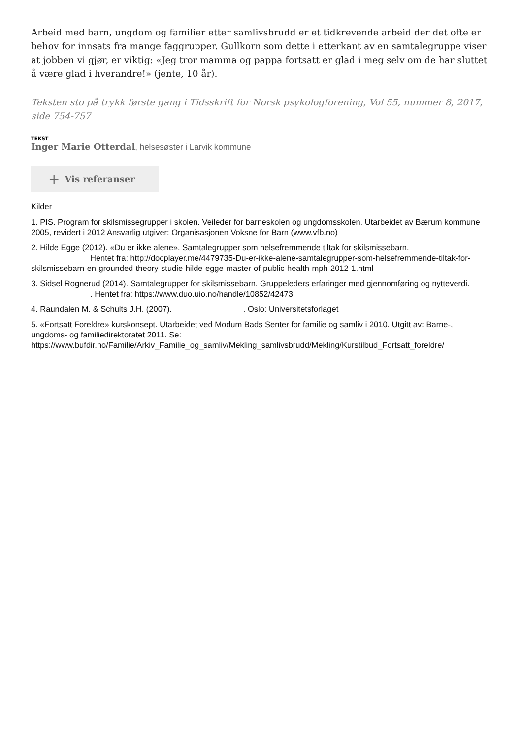Arbeid med barn, ungdom og familier etter samlivsbrudd er et tidkrevende arbeid der det ofte er behov for innsats fra mange faggrupper. Gullkorn som dette i etterkant av en samtalegruppe viser at jobben vi gjør, er viktig: «Jeg tror mamma og pappa fortsatt er glad i meg selv om de har sluttet å være glad i hverandre!» (jente, 10 år).
Teksten sto på trykk første gang i Tidsskrift for Norsk psykologforening, Vol 55, nummer 8, 2017, side 754-757
TEKST
Inger Marie Otterdal, helsesøster i Larvik kommune
+ Vis referanser
Kilder
1. PIS. Program for skilsmissegrupper i skolen. Veileder for barneskolen og ungdomsskolen. Utarbeidet av Bærum kommune 2005, revidert i 2012 Ansvarlig utgiver: Organisasjonen Voksne for Barn (www.vfb.no)
2. Hilde Egge (2012). «Du er ikke alene». Samtalegrupper som helsefremmende tiltak for skilsmissebarn. Hentet fra: http://docplayer.me/4479735-Du-er-ikke-alene-samtalegrupper-som-helsefremmende-tiltak-for-skilsmissebarn-en-grounded-theory-studie-hilde-egge-master-of-public-health-mph-2012-1.html
3. Sidsel Rognerud (2014). Samtalegrupper for skilsmissebarn. Gruppeleders erfaringer med gjennomføring og nytteverdi. . Hentet fra: https://www.duo.uio.no/handle/10852/42473
4. Raundalen M. & Schults J.H. (2007). . Oslo: Universitetsforlaget
5. «Fortsatt Foreldre» kurskonsept. Utarbeidet ved Modum Bads Senter for familie og samliv i 2010. Utgitt av: Barne-, ungdoms- og familiedirektoratet 2011. Se: https://www.bufdir.no/Familie/Arkiv_Familie_og_samliv/Mekling_samlivsbrudd/Mekling/Kurstilbud_Fortsatt_foreldre/